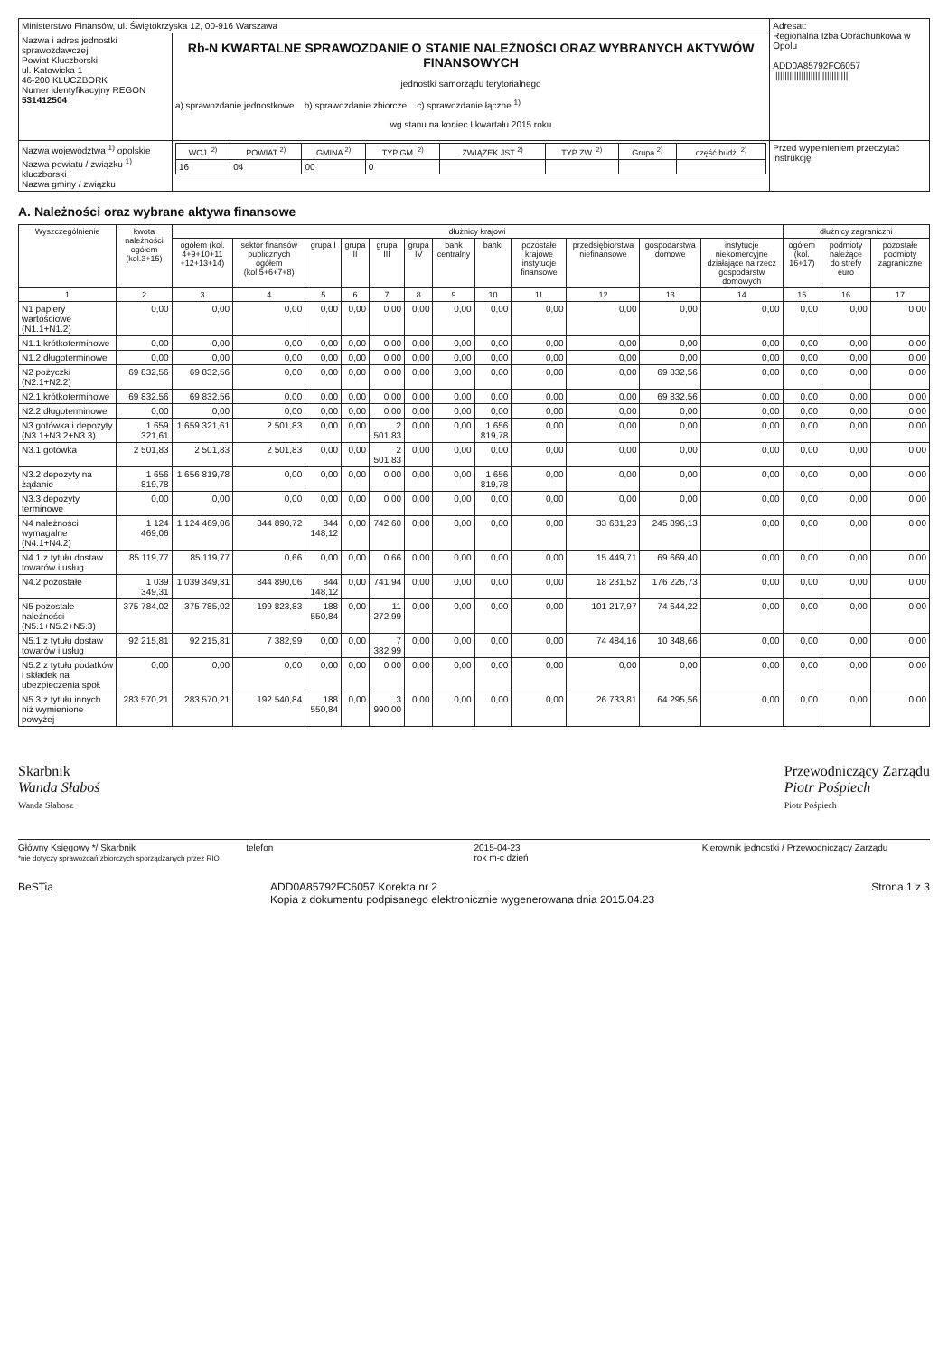| Ministerstwo Finansów, ul. Świętokrzyska 12, 00-916 Warszawa | | Adresat: Regionalna Izba Obrachunkowa w Opolu ADD0A85792FC6057 //////////////////////////////// |
| Nazwa i adres jednostki sprawozdawczej Powiat Kluczborski ul. Katowicka 1 46-200 KLUCZBORK Numer identyfikacyjny REGON 531412504 | Rb-N KWARTALNE SPRAWOZDANIE O STANIE NALEŻNOŚCI ORAZ WYBRANYCH AKTYWÓW FINANSOWYCH jednostki samorządu terytorialnego a) sprawozdanie jednostkowe b) sprawozdanie zbiorcze c) sprawozdanie łączne <sup>1)</sup> wg stanu na koniec I kwartału 2015 roku | |
| Nazwa województwa <sup>1)</sup> opolskie Nazwa powiatu / związku <sup>1)</sup> kluczborski Nazwa gminy / związku | / WOJ. <sup>2)</sup> / POWIAT <sup>2)</sup> / GMINA <sup>2)</sup> / TYP GM. <sup>2)</sup> / ZWIĄZEK JST <sup>2)</sup> / TYP ZW. <sup>2)</sup> / Grupa <sup>2)</sup> / część budż. <sup>2)</sup> / / --- / --- / --- / --- / --- / --- / --- / --- / / 16 / 04 / 00 / 0 / / / / / | Przed wypełnieniem przeczytać instrukcję |
A. Należności oraz wybrane aktywa finansowe
| Wyszczególnienie | kwota należności ogółem (kol.3+15) | dłużnicy krajowi | | | | | | | | | | | | dłużnicy zagraniczni | | |
| --- | --- | --- | --- | --- | --- | --- | --- | --- | --- | --- | --- | --- | --- | --- | --- | --- |
| | | ogółem (kol. 4+9+10+11 +12+13+14) | sektor finansów publicznych ogółem (kol.5+6+7+8) | grupa I | grupa II | grupa III | grupa IV | bank centralny | banki | pozostałe krajowe instytucje finansowe | przedsiębiorstwa niefinansowe | gospodarstwa domowe | instytucje niekomercyjne działające na rzecz gospodarstw domowych | ogółem (kol. 16+17) | podmioty należące do strefy euro | pozostałe podmioty zagraniczne |
| 1 | 2 | 3 | 4 | 5 | 6 | 7 | 8 | 9 | 10 | 11 | 12 | 13 | 14 | 15 | 16 | 17 |
| N1 papiery wartościowe (N1.1+N1.2) | 0,00 | 0,00 | 0,00 | 0,00 | 0,00 | 0,00 | 0,00 | 0,00 | 0,00 | 0,00 | 0,00 | 0,00 | 0,00 | 0,00 | 0,00 | 0,00 |
| N1.1 krótkoterminowe | 0,00 | 0,00 | 0,00 | 0,00 | 0,00 | 0,00 | 0,00 | 0,00 | 0,00 | 0,00 | 0,00 | 0,00 | 0,00 | 0,00 | 0,00 | 0,00 |
| N1.2 długoterminowe | 0,00 | 0,00 | 0,00 | 0,00 | 0,00 | 0,00 | 0,00 | 0,00 | 0,00 | 0,00 | 0,00 | 0,00 | 0,00 | 0,00 | 0,00 | 0,00 |
| N2 pożyczki (N2.1+N2.2) | 69 832,56 | 69 832,56 | 0,00 | 0,00 | 0,00 | 0,00 | 0,00 | 0,00 | 0,00 | 0,00 | 0,00 | 69 832,56 | 0,00 | 0,00 | 0,00 | 0,00 |
| N2.1 krótkoterminowe | 69 832,56 | 69 832,56 | 0,00 | 0,00 | 0,00 | 0,00 | 0,00 | 0,00 | 0,00 | 0,00 | 0,00 | 69 832,56 | 0,00 | 0,00 | 0,00 | 0,00 |
| N2.2 długoterminowe | 0,00 | 0,00 | 0,00 | 0,00 | 0,00 | 0,00 | 0,00 | 0,00 | 0,00 | 0,00 | 0,00 | 0,00 | 0,00 | 0,00 | 0,00 | 0,00 |
| N3 gotówka i depozyty (N3.1+N3.2+N3.3) | 1 659 321,61 | 1 659 321,61 | 2 501,83 | 0,00 | 0,00 | 2 501,83 | 0,00 | 0,00 | 1 656 819,78 | 0,00 | 0,00 | 0,00 | 0,00 | 0,00 | 0,00 | 0,00 |
| N3.1 gotówka | 2 501,83 | 2 501,83 | 2 501,83 | 0,00 | 0,00 | 2 501,83 | 0,00 | 0,00 | 0,00 | 0,00 | 0,00 | 0,00 | 0,00 | 0,00 | 0,00 | 0,00 |
| N3.2 depozyty na żądanie | 1 656 819,78 | 1 656 819,78 | 0,00 | 0,00 | 0,00 | 0,00 | 0,00 | 0,00 | 1 656 819,78 | 0,00 | 0,00 | 0,00 | 0,00 | 0,00 | 0,00 | 0,00 |
| N3.3 depozyty terminowe | 0,00 | 0,00 | 0,00 | 0,00 | 0,00 | 0,00 | 0,00 | 0,00 | 0,00 | 0,00 | 0,00 | 0,00 | 0,00 | 0,00 | 0,00 | 0,00 |
| N4 należności wymagalne (N4.1+N4.2) | 1 124 469,06 | 1 124 469,06 | 844 890,72 | 844 148,12 | 0,00 | 742,60 | 0,00 | 0,00 | 0,00 | 0,00 | 33 681,23 | 245 896,13 | 0,00 | 0,00 | 0,00 | 0,00 |
| N4.1 z tytułu dostaw towarów i usług | 85 119,77 | 85 119,77 | 0,66 | 0,00 | 0,00 | 0,66 | 0,00 | 0,00 | 0,00 | 0,00 | 15 449,71 | 69 669,40 | 0,00 | 0,00 | 0,00 | 0,00 |
| N4.2 pozostałe | 1 039 349,31 | 1 039 349,31 | 844 890,06 | 844 148,12 | 0,00 | 741,94 | 0,00 | 0,00 | 0,00 | 0,00 | 18 231,52 | 176 226,73 | 0,00 | 0,00 | 0,00 | 0,00 |
| N5 pozostałe należności (N5.1+N5.2+N5.3) | 375 784,02 | 375 785,02 | 199 823,83 | 188 550,84 | 0,00 | 11 272,99 | 0,00 | 0,00 | 0,00 | 0,00 | 101 217,97 | 74 644,22 | 0,00 | 0,00 | 0,00 | 0,00 |
| N5.1 z tytułu dostaw towarów i usług | 92 215,81 | 92 215,81 | 7 382,99 | 0,00 | 0,00 | 7 382,99 | 0,00 | 0,00 | 0,00 | 0,00 | 74 484,16 | 10 348,66 | 0,00 | 0,00 | 0,00 | 0,00 |
| N5.2 z tytułu podatków i składek na ubezpieczenia społ. | 0,00 | 0,00 | 0,00 | 0,00 | 0,00 | 0,00 | 0,00 | 0,00 | 0,00 | 0,00 | 0,00 | 0,00 | 0,00 | 0,00 | 0,00 | 0,00 |
| N5.3 z tytułu innych niż wymienione powyżej | 283 570,21 | 283 570,21 | 192 540,84 | 188 550,84 | 0,00 | 3 990,00 | 0,00 | 0,00 | 0,00 | 0,00 | 26 733,81 | 64 295,56 | 0,00 | 0,00 | 0,00 | 0,00 |
Skarbnik
Wanda Słaboś
Wanda Słabosz
Przewodniczący Zarządu
Piotr Pośpiech
Piotr Pośpiech
Główny Księgowy */ Skarbnik
*nie dotyczy sprawozdań zbiorczych sporządzanych przez RIO
telefon 2015-04-23
rok m-c dzień
Kierownik jednostki / Przewodniczący Zarządu
BeSTia ADD0A85792FC6057 Korekta nr 2
Kopia z dokumentu podpisanego elektronicznie wygenerowana dnia 2015.04.23 Strona 1 z 3